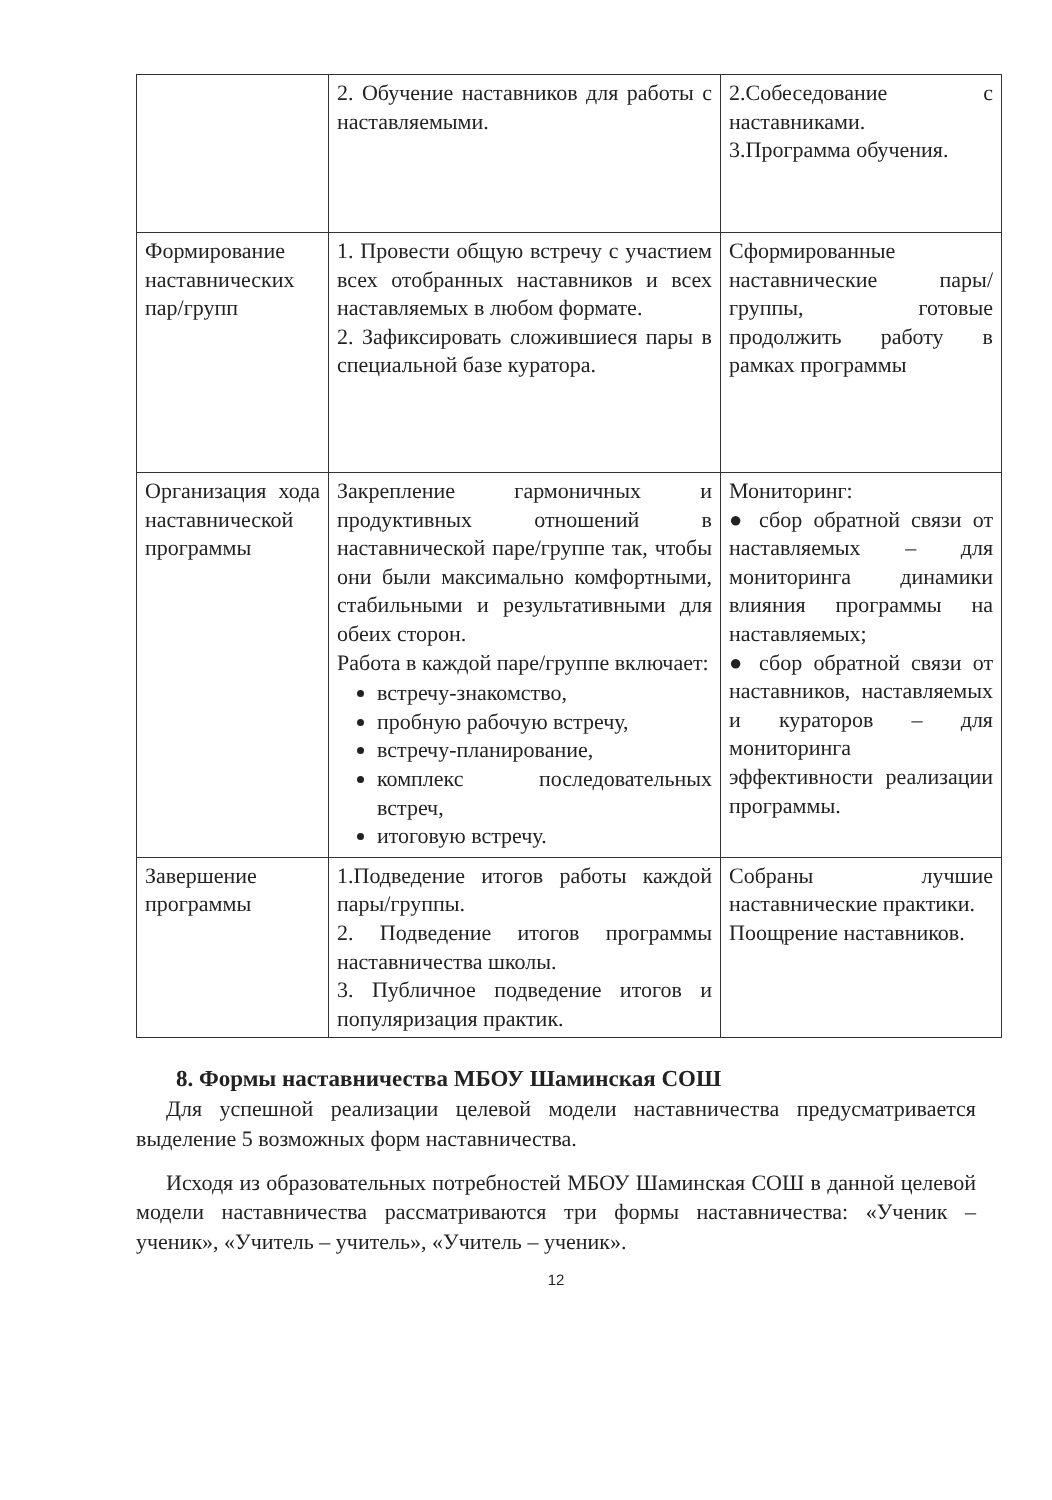| | 2. Обучение наставников для работы с наставляемыми. | 2.Собеседование с наставниками. 3.Программа обучения. |
| Формирование наставнических пар/групп | 1. Провести общую встречу с участием всех отобранных наставников и всех наставляемых в любом формате. 2. Зафиксировать сложившиеся пары в специальной базе куратора. | Сформированные наставнические пары/ группы, готовые продолжить работу в рамках программы |
| Организация хода наставнической программы | Закрепление гармоничных и продуктивных отношений в наставнической паре/группе так, чтобы они были максимально комфортными, стабильными и результативными для обеих сторон. Работа в каждой паре/группе включает: встречу-знакомство, пробную рабочую встречу, встречу-планирование, комплекс последовательных встреч, итоговую встречу. | Мониторинг: ● сбор обратной связи от наставляемых – для мониторинга динамики влияния программы на наставляемых; ● сбор обратной связи от наставников, наставляемых и кураторов – для мониторинга эффективности реализации программы. |
| Завершение программы | 1.Подведение итогов работы каждой пары/группы. 2. Подведение итогов программы наставничества школы. 3. Публичное подведение итогов и популяризация практик. | Собраны лучшие наставнические практики. Поощрение наставников. |
8. Формы наставничества МБОУ Шаминская СОШ
Для успешной реализации целевой модели наставничества предусматривается выделение 5 возможных форм наставничества.
Исходя из образовательных потребностей МБОУ Шаминская СОШ в данной целевой модели наставничества рассматриваются три формы наставничества: «Ученик – ученик», «Учитель – учитель», «Учитель – ученик».
12